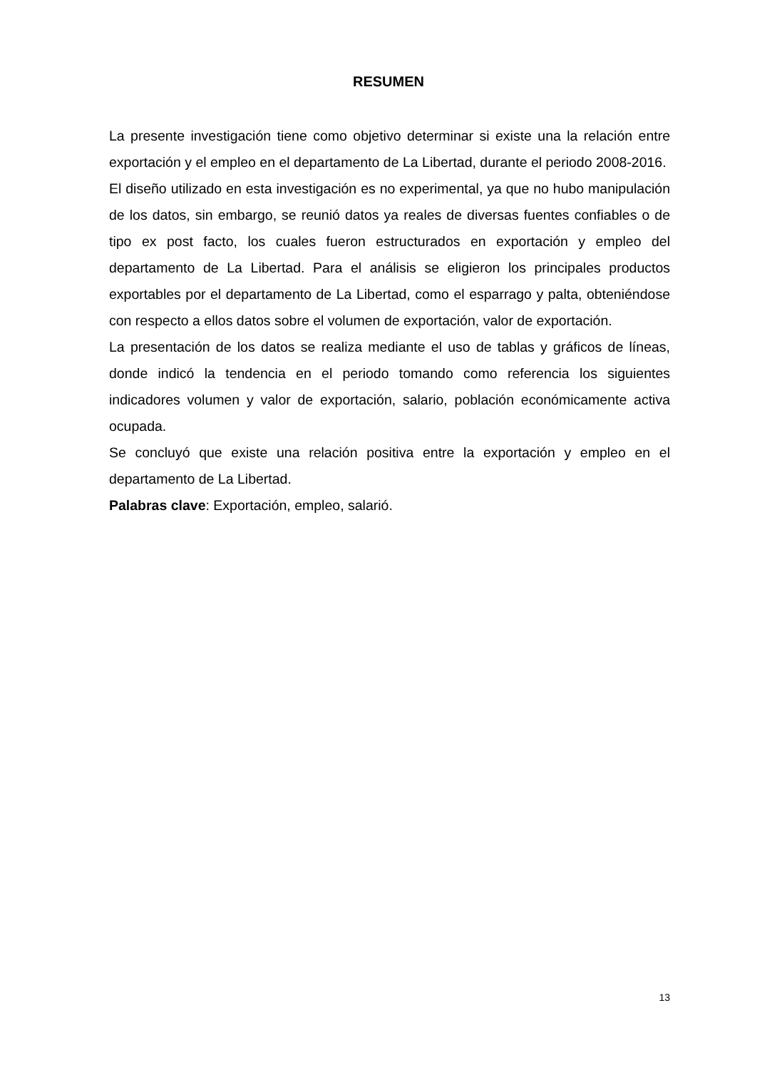RESUMEN
La presente investigación tiene como objetivo determinar si existe una la relación entre exportación y el empleo en el departamento de La Libertad, durante el periodo 2008-2016.
El diseño utilizado en esta investigación es no experimental, ya que no hubo manipulación de los datos, sin embargo, se reunió datos ya reales de diversas fuentes confiables o de tipo ex post facto, los cuales fueron estructurados en exportación y empleo del departamento de La Libertad. Para el análisis se eligieron los principales productos exportables por el departamento de La Libertad, como el esparrago y palta, obteniéndose con respecto a ellos datos sobre el volumen de exportación, valor de exportación.
La presentación de los datos se realiza mediante el uso de tablas y gráficos de líneas, donde indicó la tendencia en el periodo tomando como referencia los siguientes indicadores volumen y valor de exportación, salario, población económicamente activa ocupada.
Se concluyó que existe una relación positiva entre la exportación y empleo en el departamento de La Libertad.
Palabras clave: Exportación, empleo, salarió.
13